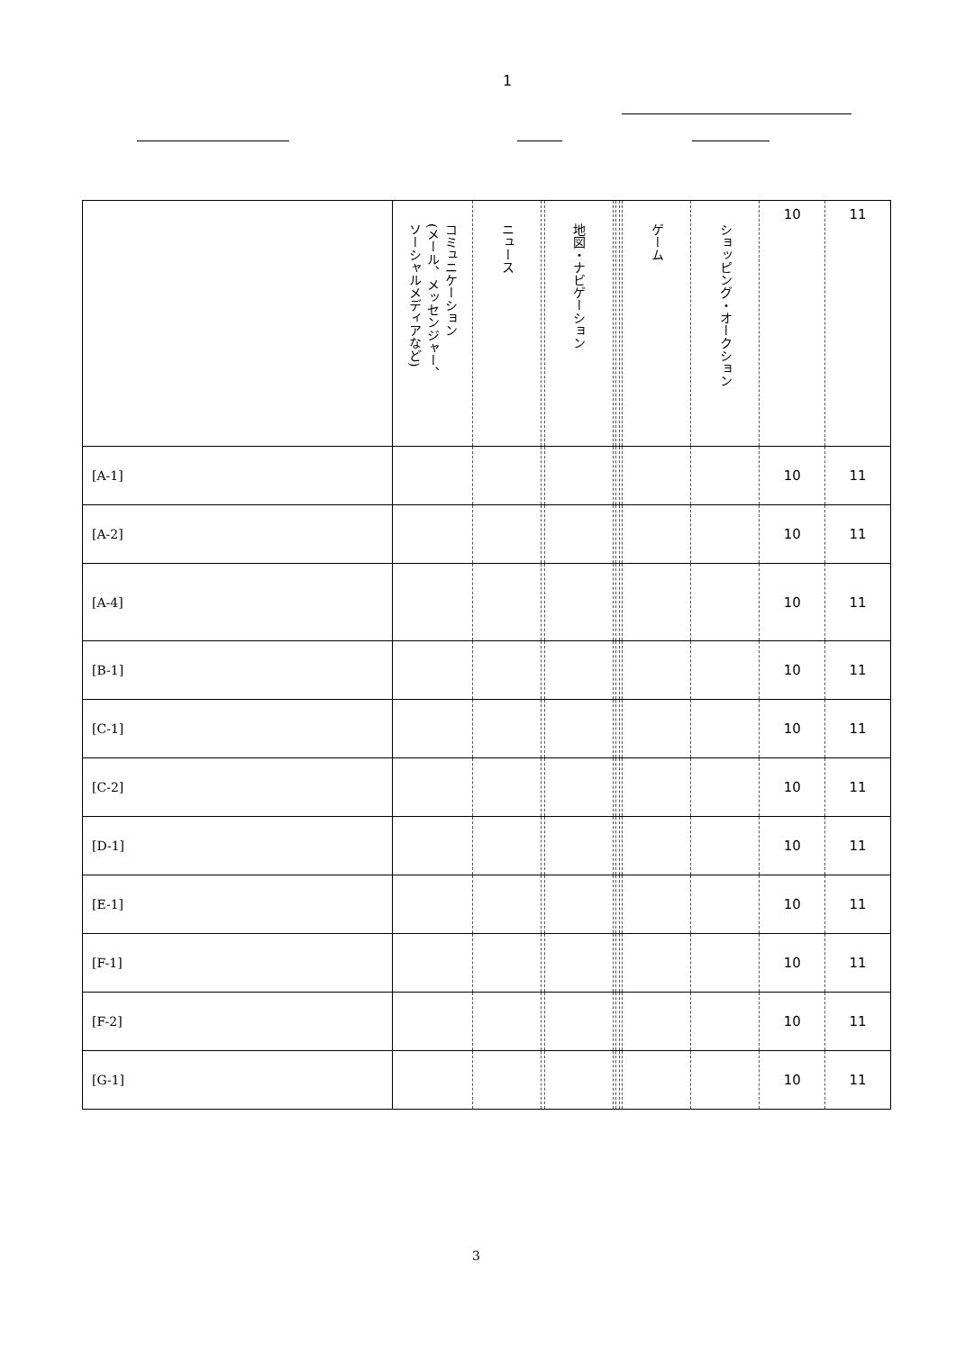1
| | コミュニケーション (メール、メッセンジャー、 ソーシャルメディアなど) | ニュース | | 地図・ナビゲーション | | | | ゲーム | ショッピング・オークション | 10 | 11 |
| --- | --- | --- | --- | --- | --- | --- | --- | --- | --- | --- | --- |
| [A-1] | | | | | | | | | | 10 | 11 |
| [A-2] | | | | | | | | | | 10 | 11 |
| [A-4] | | | | | | | | | | 10 | 11 |
| [B-1] | | | | | | | | | | 10 | 11 |
| [C-1] | | | | | | | | | | 10 | 11 |
| [C-2] | | | | | | | | | | 10 | 11 |
| [D-1] | | | | | | | | | | 10 | 11 |
| [E-1] | | | | | | | | | | 10 | 11 |
| [F-1] | | | | | | | | | | 10 | 11 |
| [F-2] | | | | | | | | | | 10 | 11 |
| [G-1] | | | | | | | | | | 10 | 11 |
3